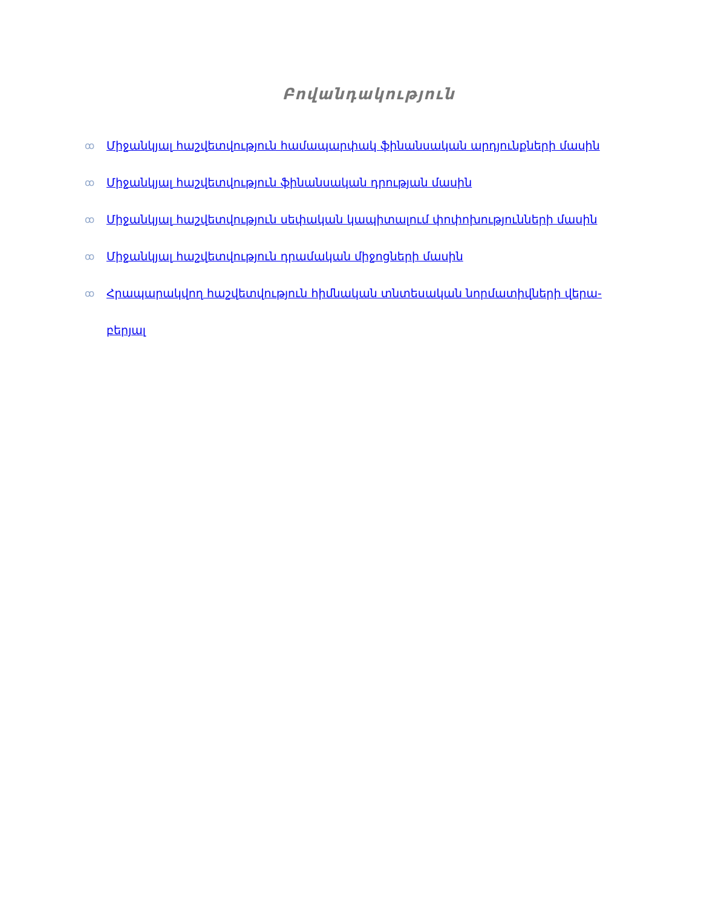Բովանդակություն
ꝏ Միջանկյալ հաշվետվություն համապարփակ ֆինանսական արդյունքների մասին
ꝏ Միջանկյալ հաշվետվություն ֆինանսական դրության մասին
ꝏ Միջանկյալ հաշվետվություն սեփական կապիտալում փոփոխությունների մասին
ꝏ Միջանկյալ հաշվետվություն դրամական միջոցների մասին
ꝏ Հրապարակվող հաշվետվություն հիմնական տնտեսական նորմատիվների վերա-բերյալ